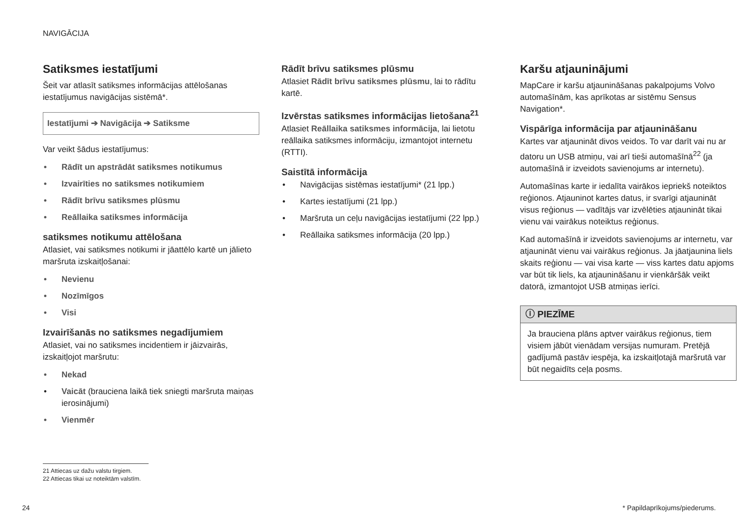NAVIGĀCIJA
Satiksmes iestatījumi
Šeit var atlasīt satiksmes informācijas attēlošanas iestatījumus navigācijas sistēmā*.
Iestatījumi ➔ Navigācija ➔ Satiksme
Var veikt šādus iestatījumus:
Rādīt un apstrādāt satiksmes notikumus
Izvairīties no satiksmes notikumiem
Rādīt brīvu satiksmes plūsmu
Reāllaika satiksmes informācija
satiksmes notikumu attēlošana
Atlasiet, vai satiksmes notikumi ir jāattēlo kartē un jālieto maršruta izskaitļošanai:
Nevienu
Nozīmīgos
Visi
Izvairīšanās no satiksmes negadījumiem
Atlasiet, vai no satiksmes incidentiem ir jāizvairās, izskaitļojot maršrutu:
Nekad
Vaicāt (brauciena laikā tiek sniegti maršruta maiņas ierosinājumi)
Vienmēr
Rādīt brīvu satiksmes plūsmu
Atlasiet Rādīt brīvu satiksmes plūsmu, lai to rādītu kartē.
Izvērstas satiksmes informācijas lietošana<sup>21</sup>
Atlasiet Reāllaika satiksmes informācija, lai lietotu reāllaika satiksmes informāciju, izmantojot internetu (RTTI).
Saistītā informācija
Navigācijas sistēmas iestatījumi* (21 lpp.)
Kartes iestatījumi (21 lpp.)
Maršruta un ceļu navigācijas iestatījumi (22 lpp.)
Reāllaika satiksmes informācija (20 lpp.)
Karšu atjauninājumi
MapCare ir karšu atjaunināšanas pakalpojums Volvo automašīnām, kas aprīkotas ar sistēmu Sensus Navigation*.
Vispārīga informācija par atjaunināšanu
Kartes var atjaunināt divos veidos. To var darīt vai nu ar datoru un USB atmiņu, vai arī tieši automašīnā<sup>22</sup> (ja automašīnā ir izveidots savienojums ar internetu).
Automašīnas karte ir iedalīta vairākos iepriekš noteiktos reģionos. Atjauninot kartes datus, ir svarīgi atjaunināt visus reģionus — vadītājs var izvēlēties atjaunināt tikai vienu vai vairākus noteiktus reģionus.
Kad automašīnā ir izveidots savienojums ar internetu, var atjaunināt vienu vai vairākus reģionus. Ja jāatjaunina liels skaits reģionu — vai visa karte — viss kartes datu apjoms var būt tik liels, ka atjaunināšanu ir vienkāršāk veikt datorā, izmantojot USB atmiņas ierīci.
ⓘ PIEZĪME
Ja brauciena plāns aptver vairākus reģionus, tiem visiem jābūt vienādam versijas numuram. Pretējā gadījumā pastāv iespēja, ka izskaitļotajā maršrutā var būt negaidīts ceļa posms.
21 Attiecas uz dažu valstu tirgiem.
22 Attiecas tikai uz noteiktām valstīm.
24 * Papildaprīkojums/piederums.